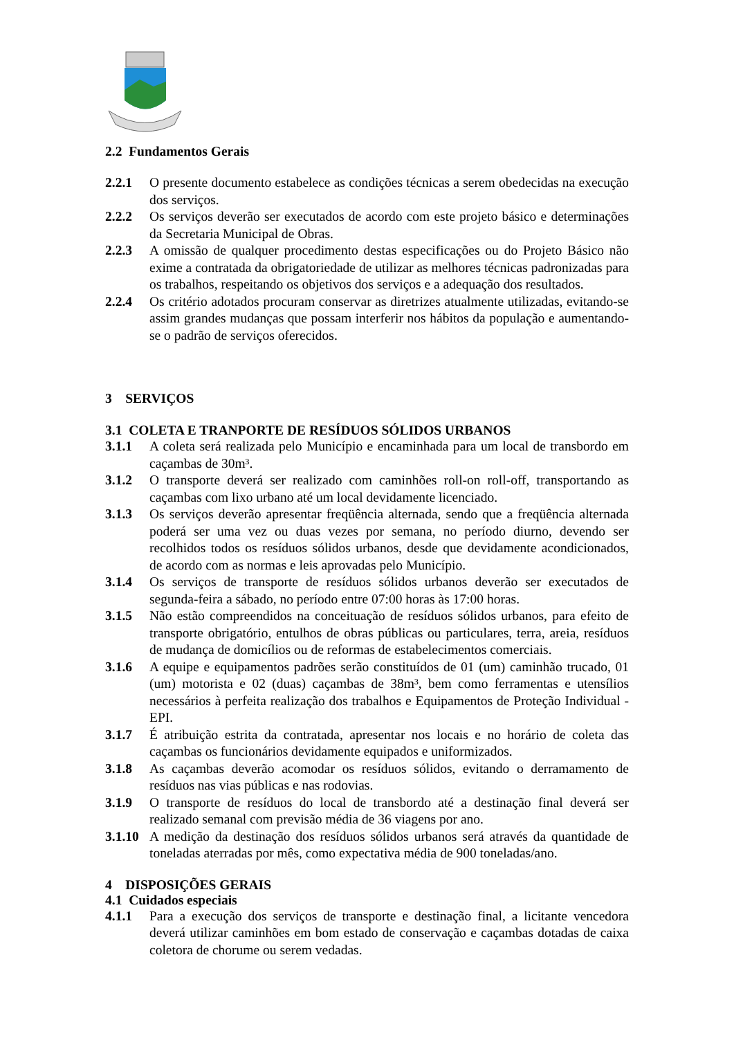2.2 Fundamentos Gerais
2.2.1 O presente documento estabelece as condições técnicas a serem obedecidas na execução dos serviços.
2.2.2 Os serviços deverão ser executados de acordo com este projeto básico e determinações da Secretaria Municipal de Obras.
2.2.3 A omissão de qualquer procedimento destas especificações ou do Projeto Básico não exime a contratada da obrigatoriedade de utilizar as melhores técnicas padronizadas para os trabalhos, respeitando os objetivos dos serviços e a adequação dos resultados.
2.2.4 Os critério adotados procuram conservar as diretrizes atualmente utilizadas, evitando-se assim grandes mudanças que possam interferir nos hábitos da população e aumentando-se o padrão de serviços oferecidos.
3 SERVIÇOS
3.1 COLETA E TRANPORTE DE RESÍDUOS SÓLIDOS URBANOS
3.1.1 A coleta será realizada pelo Município e encaminhada para um local de transbordo em caçambas de 30m³.
3.1.2 O transporte deverá ser realizado com caminhões roll-on roll-off, transportando as caçambas com lixo urbano até um local devidamente licenciado.
3.1.3 Os serviços deverão apresentar freqüência alternada, sendo que a freqüência alternada poderá ser uma vez ou duas vezes por semana, no período diurno, devendo ser recolhidos todos os resíduos sólidos urbanos, desde que devidamente acondicionados, de acordo com as normas e leis aprovadas pelo Município.
3.1.4 Os serviços de transporte de resíduos sólidos urbanos deverão ser executados de segunda-feira a sábado, no período entre 07:00 horas às 17:00 horas.
3.1.5 Não estão compreendidos na conceituação de resíduos sólidos urbanos, para efeito de transporte obrigatório, entulhos de obras públicas ou particulares, terra, areia, resíduos de mudança de domicílios ou de reformas de estabelecimentos comerciais.
3.1.6 A equipe e equipamentos padrões serão constituídos de 01 (um) caminhão trucado, 01 (um) motorista e 02 (duas) caçambas de 38m³, bem como ferramentas e utensílios necessários à perfeita realização dos trabalhos e Equipamentos de Proteção Individual - EPI.
3.1.7 É atribuição estrita da contratada, apresentar nos locais e no horário de coleta das caçambas os funcionários devidamente equipados e uniformizados.
3.1.8 As caçambas deverão acomodar os resíduos sólidos, evitando o derramamento de resíduos nas vias públicas e nas rodovias.
3.1.9 O transporte de resíduos do local de transbordo até a destinação final deverá ser realizado semanal com previsão média de 36 viagens por ano.
3.1.10
A medição da destinação dos resíduos sólidos urbanos será através da quantidade de toneladas aterradas por mês, como expectativa média de 900 toneladas/ano.
4 DISPOSIÇÕES GERAIS
4.1 Cuidados especiais
4.1.1 Para a execução dos serviços de transporte e destinação final, a licitante vencedora deverá utilizar caminhões em bom estado de conservação e caçambas dotadas de caixa coletora de chorume ou serem vedadas.